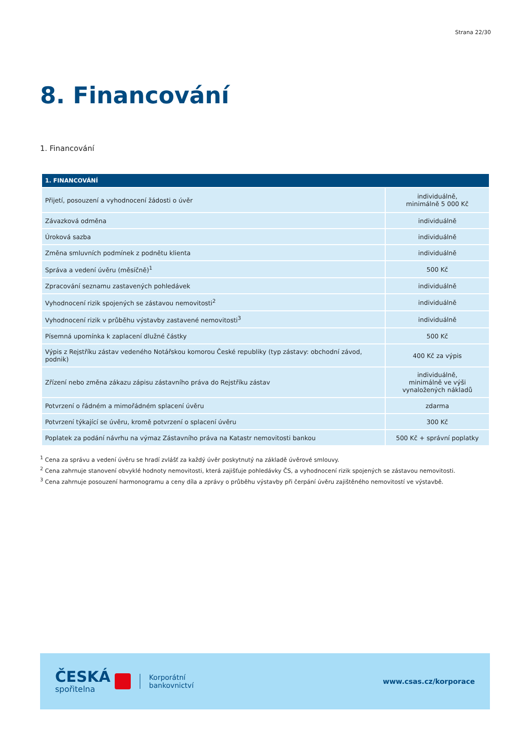Strana 22/30
8. Financování
1. Financování
| 1. FINANCOVÁNÍ | |
| --- | --- |
| Přijetí, posouzení a vyhodnocení žádosti o úvěr | individuálně, minimálně 5 000 Kč |
| Závazková odměna | individuálně |
| Úroková sazba | individuálně |
| Změna smluvních podmínek z podnětu klienta | individuálně |
| Správa a vedení úvěru (měsíčně)<sup>1</sup> | 500 Kč |
| Zpracování seznamu zastavených pohledávek | individuálně |
| Vyhodnocení rizik spojených se zástavou nemovitosti<sup>2</sup> | individuálně |
| Vyhodnocení rizik v průběhu výstavby zastavené nemovitosti<sup>3</sup> | individuálně |
| Písemná upomínka k zaplacení dlužné částky | 500 Kč |
| Výpis z Rejstříku zástav vedeného Notářskou komorou České republiky (typ zástavy: obchodní závod, podnik) | 400 Kč za výpis |
| Zřízení nebo změna zákazu zápisu zástavního práva do Rejstříku zástav | individuálně, minimálně ve výši vynaložených nákladů |
| Potvrzení o řádném a mimořádném splacení úvěru | zdarma |
| Potvrzení týkající se úvěru, kromě potvrzení o splacení úvěru | 300 Kč |
| Poplatek za podání návrhu na výmaz Zástavního práva na Katastr nemovitosti bankou | 500 Kč + správní poplatky |
<sup>1</sup> Cena za správu a vedení úvěru se hradí zvlášť za každý úvěr poskytnutý na základě úvěrové smlouvy.
<sup>2</sup> Cena zahrnuje stanovení obvyklé hodnoty nemovitosti, která zajišťuje pohledávky ČS, a vyhodnocení rizik spojených se zástavou nemovitosti.
<sup>3</sup> Cena zahrnuje posouzení harmonogramu a ceny díla a zprávy o průběhu výstavby při čerpání úvěru zajištěného nemovitostí ve výstavbě.
ČESKÁ
spořitelna
Korporátní
bankovnictví
www.csas.cz/korporace